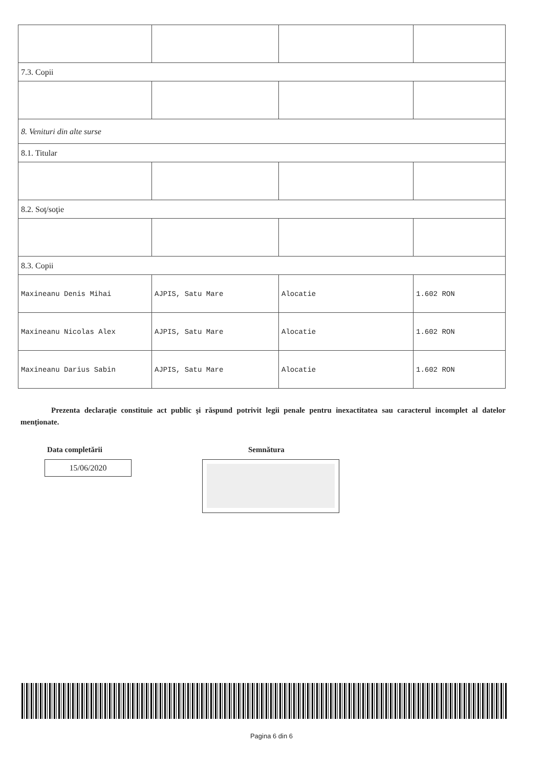| 7.3. Copii | | | |
| 8. Venituri din alte surse | | | |
| 8.1. Titular | | | |
| 8.2. Soţ/soţie | | | |
| 8.3. Copii | | | |
| Maxineanu Denis Mihai | AJPIS, Satu Mare | Alocatie | 1.602 RON |
| Maxineanu Nicolas Alex | AJPIS, Satu Mare | Alocatie | 1.602 RON |
| Maxineanu Darius Sabin | AJPIS, Satu Mare | Alocatie | 1.602 RON |
Prezenta declaraţie constituie act public şi răspund potrivit legii penale pentru inexactitatea sau caracterul incomplet al datelor menţionate.
Data completării
15/06/2020
Semnătura
Pagina 6 din 6